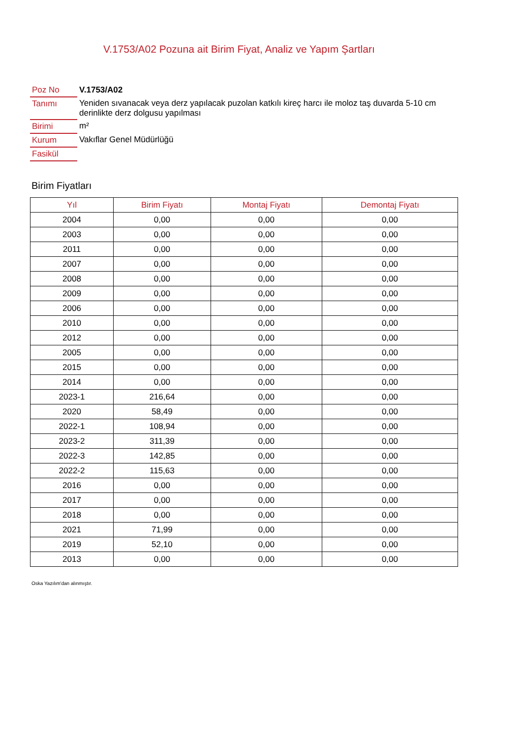V.1753/A02 Pozuna ait Birim Fiyat, Analiz ve Yapım Şartları
| Poz No | V.1753/A02 |
| Tanımı | Yeniden sıvanacak veya derz yapılacak puzolan katkılı kireç harcı ile moloz taş duvarda 5-10 cm derinlikte derz dolgusu yapılması |
| Birimi | m² |
| Kurum | Vakıflar Genel Müdürlüğü |
| Fasikül | |
Birim Fiyatları
| Yıl | Birim Fiyatı | Montaj Fiyatı | Demontaj Fiyatı |
| --- | --- | --- | --- |
| 2004 | 0,00 | 0,00 | 0,00 |
| 2003 | 0,00 | 0,00 | 0,00 |
| 2011 | 0,00 | 0,00 | 0,00 |
| 2007 | 0,00 | 0,00 | 0,00 |
| 2008 | 0,00 | 0,00 | 0,00 |
| 2009 | 0,00 | 0,00 | 0,00 |
| 2006 | 0,00 | 0,00 | 0,00 |
| 2010 | 0,00 | 0,00 | 0,00 |
| 2012 | 0,00 | 0,00 | 0,00 |
| 2005 | 0,00 | 0,00 | 0,00 |
| 2015 | 0,00 | 0,00 | 0,00 |
| 2014 | 0,00 | 0,00 | 0,00 |
| 2023-1 | 216,64 | 0,00 | 0,00 |
| 2020 | 58,49 | 0,00 | 0,00 |
| 2022-1 | 108,94 | 0,00 | 0,00 |
| 2023-2 | 311,39 | 0,00 | 0,00 |
| 2022-3 | 142,85 | 0,00 | 0,00 |
| 2022-2 | 115,63 | 0,00 | 0,00 |
| 2016 | 0,00 | 0,00 | 0,00 |
| 2017 | 0,00 | 0,00 | 0,00 |
| 2018 | 0,00 | 0,00 | 0,00 |
| 2021 | 71,99 | 0,00 | 0,00 |
| 2019 | 52,10 | 0,00 | 0,00 |
| 2013 | 0,00 | 0,00 | 0,00 |
Oska Yazılım'dan alınmıştır.